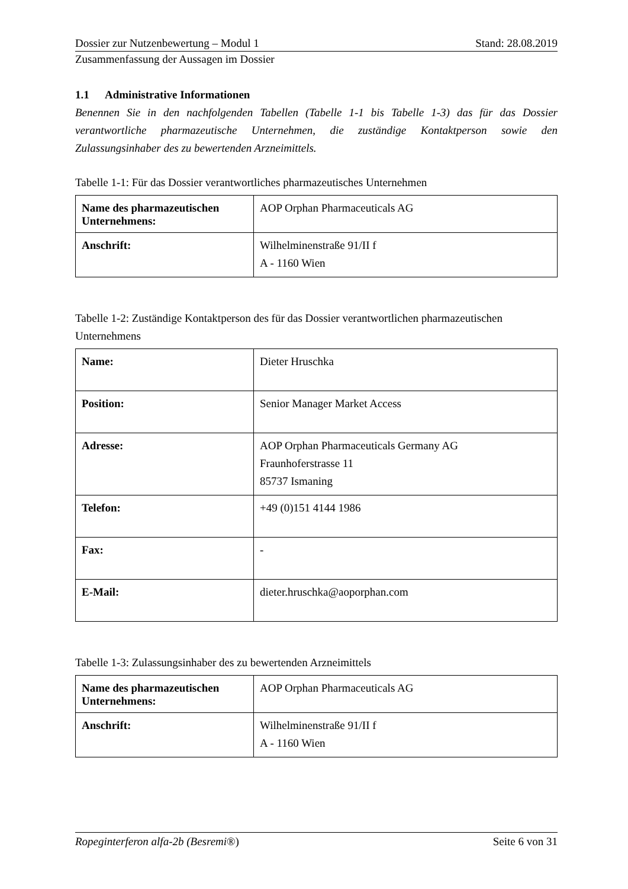Dossier zur Nutzenbewertung – Modul 1 Stand: 28.08.2019
Zusammenfassung der Aussagen im Dossier
1.1 Administrative Informationen
Benennen Sie in den nachfolgenden Tabellen (Tabelle 1-1 bis Tabelle 1-3) das für das Dossier verantwortliche pharmazeutische Unternehmen, die zuständige Kontaktperson sowie den Zulassungsinhaber des zu bewertenden Arzneimittels.
Tabelle 1-1: Für das Dossier verantwortliches pharmazeutisches Unternehmen
| Name des pharmazeutischen Unternehmens: | AOP Orphan Pharmaceuticals AG |
| Anschrift: | Wilhelminenstraße 91/II f A - 1160 Wien |
Tabelle 1-2: Zuständige Kontaktperson des für das Dossier verantwortlichen pharmazeutischen Unternehmens
| Name: | Dieter Hruschka |
| Position: | Senior Manager Market Access |
| Adresse: | AOP Orphan Pharmaceuticals Germany AG Fraunhoferstrasse 11 85737 Ismaning |
| Telefon: | +49 (0)151 4144 1986 |
| Fax: | - |
| E-Mail: | dieter.hruschka@aoporphan.com |
Tabelle 1-3: Zulassungsinhaber des zu bewertenden Arzneimittels
| Name des pharmazeutischen Unternehmens: | AOP Orphan Pharmaceuticals AG |
| Anschrift: | Wilhelminenstraße 91/II f A - 1160 Wien |
Ropeginterferon alfa-2b (Besremi®) Seite 6 von 31